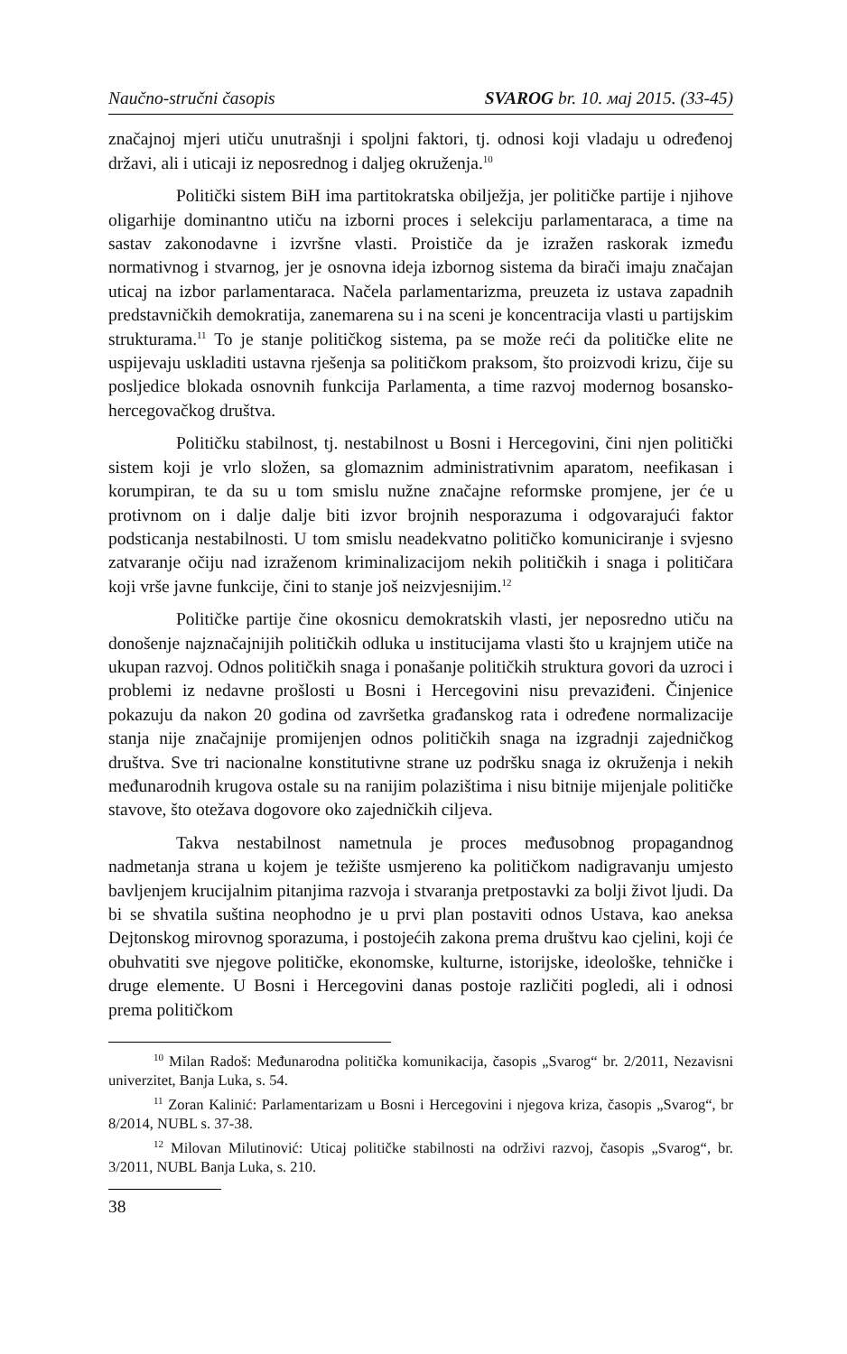Naučno-stručni časopis SVAROG br. 10. мај 2015. (33-45)
značajnoj mjeri utiču unutrašnji i spoljni faktori, tj. odnosi koji vladaju u određenoj državi, ali i uticaji iz neposrednog i daljeg okruženja.<sup>10</sup>
Politički sistem BiH ima partitokratska obilježja, jer političke partije i njihove oligarhije dominantno utiču na izborni proces i selekciju parlamentaraca, a time na sastav zakonodavne i izvršne vlasti. Proističe da je izražen raskorak između normativnog i stvarnog, jer je osnovna ideja izbornog sistema da birači imaju značajan uticaj na izbor parlamentaraca. Načela parlamentarizma, preuzeta iz ustava zapadnih predstavničkih demokratija, zanemarena su i na sceni je koncentracija vlasti u partijskim strukturama.<sup>11</sup> To je stanje političkog sistema, pa se može reći da političke elite ne uspijevaju uskladiti ustavna rješenja sa političkom praksom, što proizvodi krizu, čije su posljedice blokada osnovnih funkcija Parlamenta, a time razvoj modernog bosansko-hercegovačkog društva.
Političku stabilnost, tj. nestabilnost u Bosni i Hercegovini, čini njen politički sistem koji je vrlo složen, sa glomaznim administrativnim aparatom, neefikasan i korumpiran, te da su u tom smislu nužne značajne reformske promjene, jer će u protivnom on i dalje dalje biti izvor brojnih nesporazuma i odgovarajući faktor podsticanja nestabilnosti. U tom smislu neadekvatno političko komuniciranje i svjesno zatvaranje očiju nad izraženom kriminalizacijom nekih političkih i snaga i političara koji vrše javne funkcije, čini to stanje još neizvjesnijim.<sup>12</sup>
Političke partije čine okosnicu demokratskih vlasti, jer neposredno utiču na donošenje najznačajnijih političkih odluka u institucijama vlasti što u krajnjem utiče na ukupan razvoj. Odnos političkih snaga i ponašanje političkih struktura govori da uzroci i problemi iz nedavne prošlosti u Bosni i Hercegovini nisu prevaziđeni. Činjenice pokazuju da nakon 20 godina od završetka građanskog rata i određene normalizacije stanja nije značajnije promijenjen odnos političkih snaga na izgradnji zajedničkog društva. Sve tri nacionalne konstitutivne strane uz podršku snaga iz okruženja i nekih međunarodnih krugova ostale su na ranijim polazištima i nisu bitnije mijenjale političke stavove, što otežava dogovore oko zajedničkih ciljeva.
Takva nestabilnost nametnula je proces međusobnog propagandnog nadmetanja strana u kojem je težište usmjereno ka političkom nadigravanju umjesto bavljenjem krucijalnim pitanjima razvoja i stvaranja pretpostavki za bolji život ljudi. Da bi se shvatila suština neophodno je u prvi plan postaviti odnos Ustava, kao aneksa Dejtonskog mirovnog sporazuma, i postojećih zakona prema društvu kao cjelini, koji će obuhvatiti sve njegove političke, ekonomske, kulturne, istorijske, ideološke, tehničke i druge elemente. U Bosni i Hercegovini danas postoje različiti pogledi, ali i odnosi prema političkom
<sup>10</sup> Milan Radoš: Međunarodna politička komunikacija, časopis „Svarog“ br. 2/2011, Nezavisni univerzitet, Banja Luka, s. 54.
<sup>11</sup> Zoran Kalinić: Parlamentarizam u Bosni i Hercegovini i njegova kriza, časopis „Svarog“, br 8/2014, NUBL s. 37-38.
<sup>12</sup> Milovan Milutinović: Uticaj političke stabilnosti na održivi razvoj, časopis „Svarog“, br. 3/2011, NUBL Banja Luka, s. 210.
38